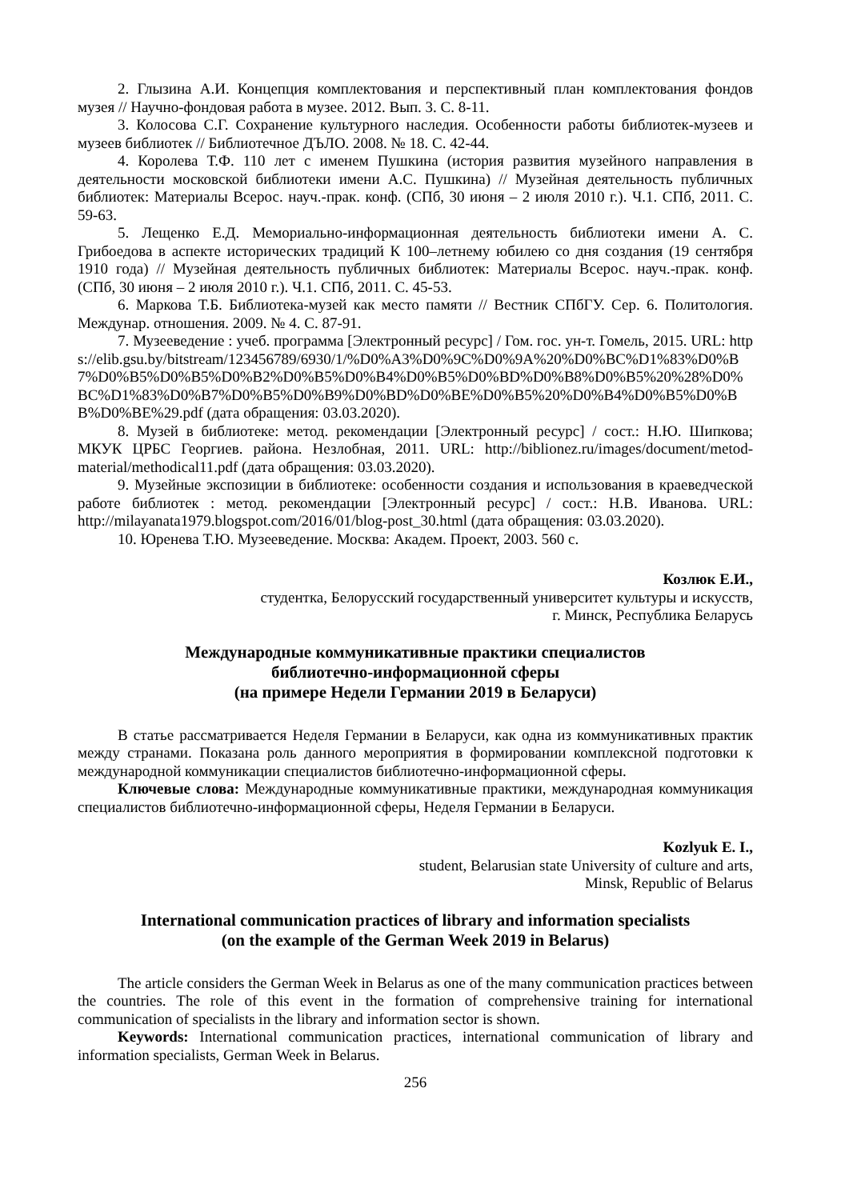2. Глызина А.И. Концепция комплектования и перспективный план комплектования фондов музея // Научно-фондовая работа в музее. 2012. Вып. 3. С. 8-11.
3. Колосова С.Г. Сохранение культурного наследия. Особенности работы библиотек-музеев и музеев библиотек // Библиотечное ДЪЛО. 2008. № 18. С. 42-44.
4. Королева Т.Ф. 110 лет с именем Пушкина (история развития музейного направления в деятельности московской библиотеки имени А.С. Пушкина) // Музейная деятельность публичных библиотек: Материалы Всерос. науч.-прак. конф. (СПб, 30 июня – 2 июля 2010 г.). Ч.1. СПб, 2011. С. 59-63.
5. Лещенко Е.Д. Мемориально-информационная деятельность библиотеки имени А. С. Грибоедова в аспекте исторических традиций К 100–летнему юбилею со дня создания (19 сентября 1910 года) // Музейная деятельность публичных библиотек: Материалы Всерос. науч.-прак. конф. (СПб, 30 июня – 2 июля 2010 г.). Ч.1. СПб, 2011. С. 45-53.
6. Маркова Т.Б. Библиотека-музей как место памяти // Вестник СПбГУ. Сер. 6. Политология. Междунар. отношения. 2009. № 4. С. 87-91.
7. Музееведение : учеб. программа [Электронный ресурс] / Гом. гос. ун-т. Гомель, 2015. URL: https://elib.gsu.by/bitstream/123456789/6930/1/%D0%A3%D0%9C%D0%9A%20%D0%BC%D1%83%D0%B7%D0%B5%D0%B5%D0%B2%D0%B5%D0%B4%D0%B5%D0%BD%D0%B8%D0%B5%20%28%D0%BC%D1%83%D0%B7%D0%B5%D0%B9%D0%BD%D0%BE%D0%B5%20%D0%B4%D0%B5%D0%BB%D0%BE%29.pdf (дата обращения: 03.03.2020).
8. Музей в библиотеке: метод. рекомендации [Электронный ресурс] / сост.: Н.Ю. Шипкова; МКУК ЦРБС Георгиев. района. Незлобная, 2011. URL: http://biblionez.ru/images/document/metod-material/methodical11.pdf (дата обращения: 03.03.2020).
9. Музейные экспозиции в библиотеке: особенности создания и использования в краеведческой работе библиотек : метод. рекомендации [Электронный ресурс] / сост.: Н.В. Иванова. URL: http://milayanata1979.blogspot.com/2016/01/blog-post_30.html (дата обращения: 03.03.2020).
10. Юренева Т.Ю. Музееведение. Москва: Академ. Проект, 2003. 560 с.
Козлюк Е.И.,
студентка, Белорусский государственный университет культуры и искусств,
г. Минск, Республика Беларусь
Международные коммуникативные практики специалистов
библиотечно-информационной сферы
(на примере Недели Германии 2019 в Беларуси)
В статье рассматривается Неделя Германии в Беларуси, как одна из коммуникативных практик между странами. Показана роль данного мероприятия в формировании комплексной подготовки к международной коммуникации специалистов библиотечно-информационной сферы.
Ключевые слова: Международные коммуникативные практики, международная коммуникация специалистов библиотечно-информационной сферы, Неделя Германии в Беларуси.
Kozlyuk E. I.,
student, Belarusian state University of culture and arts,
Minsk, Republic of Belarus
International communication practices of library and information specialists
(on the example of the German Week 2019 in Belarus)
The article considers the German Week in Belarus as one of the many communication practices between the countries. The role of this event in the formation of comprehensive training for international communication of specialists in the library and information sector is shown.
Keywords: International communication practices, international communication of library and information specialists, German Week in Belarus.
256